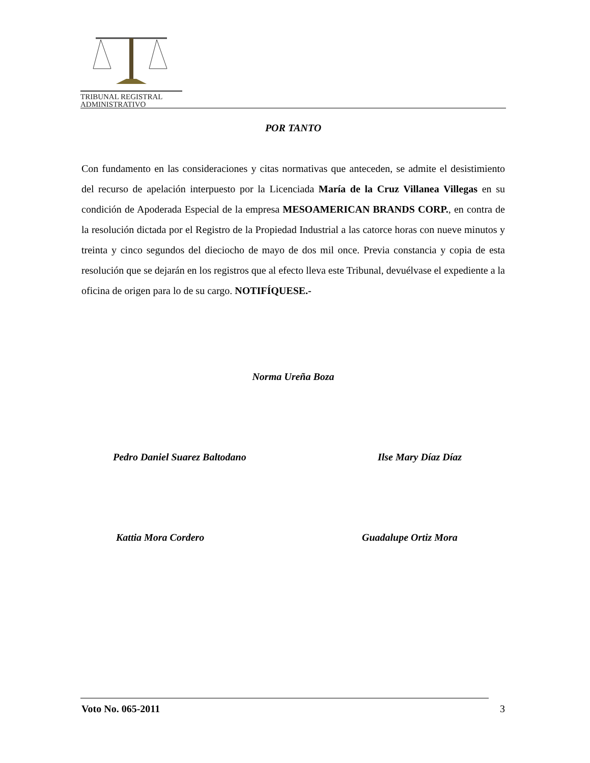TRIBUNAL REGISTRAL
ADMINISTRATIVO
POR TANTO
Con fundamento en las consideraciones y citas normativas que anteceden, se admite el desistimiento del recurso de apelación interpuesto por la Licenciada María de la Cruz Villanea Villegas en su condición de Apoderada Especial de la empresa MESOAMERICAN BRANDS CORP., en contra de la resolución dictada por el Registro de la Propiedad Industrial a las catorce horas con nueve minutos y treinta y cinco segundos del dieciocho de mayo de dos mil once. Previa constancia y copia de esta resolución que se dejarán en los registros que al efecto lleva este Tribunal, devuélvase el expediente a la oficina de origen para lo de su cargo. NOTIFÍQUESE.-
Norma Ureña Boza
Pedro Daniel Suarez Baltodano Ilse Mary Díaz Díaz
Kattia Mora Cordero Guadalupe Ortiz Mora
Voto No. 065-2011 3